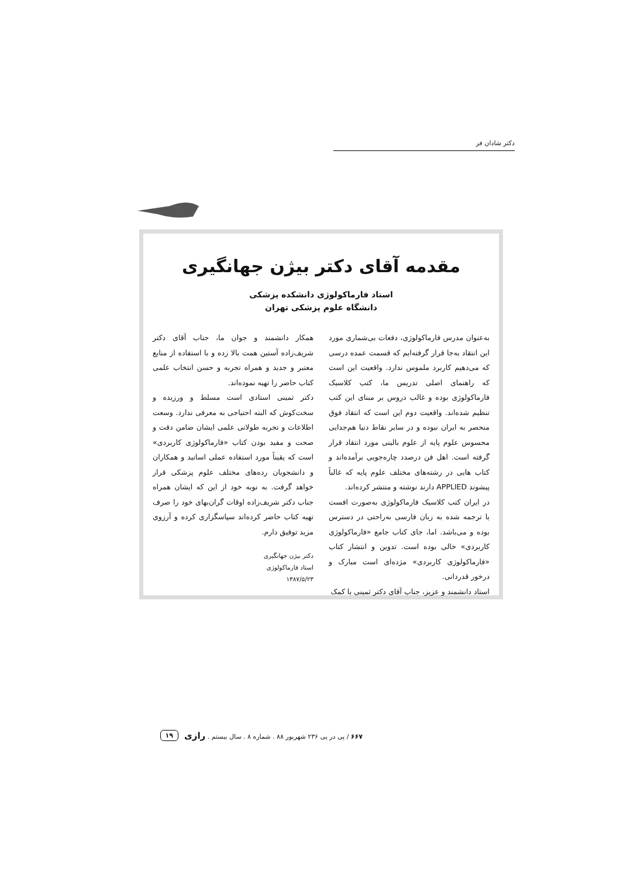دکتر شادان فر
مقدمه آقای دکتر بیژن جهانگیری
استاد فارماکولوژی دانشکده پزشکی
دانشگاه علوم پزشکی تهران
به‌عنوان مدرس فارماکولوژی، دفعات بی‌شماری مورد این انتقاد به‌جا قرار گرفته‌ایم که قسمت عمده درسی که می‌دهیم کاربرد ملموس ندارد. واقعیت این است که راهنمای اصلی تدریس ما، کتب کلاسیک فارماکولوژی بوده و غالب دروس بر مبنای این کتب تنظیم شده‌اند. واقعیت دوم این است که انتقاد فوق منحصر به ایران نبوده و در سایر نقاط دنیا هم‌جدایی محسوس علوم پایه از علوم بالینی مورد انتقاد قرار گرفته است. اهل فن درصدد چاره‌جویی برآمده‌اند و کتاب هایی در رشته‌های مختلف علوم پایه که غالباً پیشوند APPLIED دارند نوشته و منتشر کرده‌اند.
در ایران کتب کلاسیک فارماکولوژی به‌صورت افست یا ترجمه شده به زبان فارسی به‌راحتی در دسترس بوده و می‌باشد. اما، جای کتاب جامع «فارماکولوژی کاربردی» خالی بوده است. تدوین و انتشار کتاب «فارماکولوژی کاربردی» مژده‌ای است مبارک و درخور قدردانی.
استاد دانشمند و عزیز، جناب آقای دکتر ثمینی با کمک
همکار دانشمند و جوان ما، جناب آقای دکتر شریف‌زاده آستین همت بالا زده و با استفاده از منابع معتبر و جدید و همراه تجربه و حسن انتخاب علمی کتاب حاضر را تهیه نموده‌اند.
دکتر ثمینی استادی است مسلط و ورزیده و سخت‌کوش که البته احتیاجی به معرفی ندارد. وسعت اطلاعات و تجربه طولانی علمی ایشان ضامن دقت و صحت و مفید بودن کتاب «فارماکولوژی کاربردی» است که یقیناً مورد استفاده عملی اساتید و همکاران و دانشجویان رده‌های مختلف علوم پزشکی قرار خواهد گرفت. به نوبه خود از این که ایشان همراه جناب دکتر شریف‌زاده اوقات گران‌بهای خود را صرف تهیه کتاب حاضر کرده‌اند سپاسگزاری کرده و آرزوی مزید توفیق دارم.
دکتر بیژن جهانگیری
استاد فارماکولوژی
۱۳۸۷/۵/۲۳
۶۶۷ / پی در پی ۲۳۶ شهریور ۸۸ . شماره ۸ . سال بیستم . رازی ۱۹